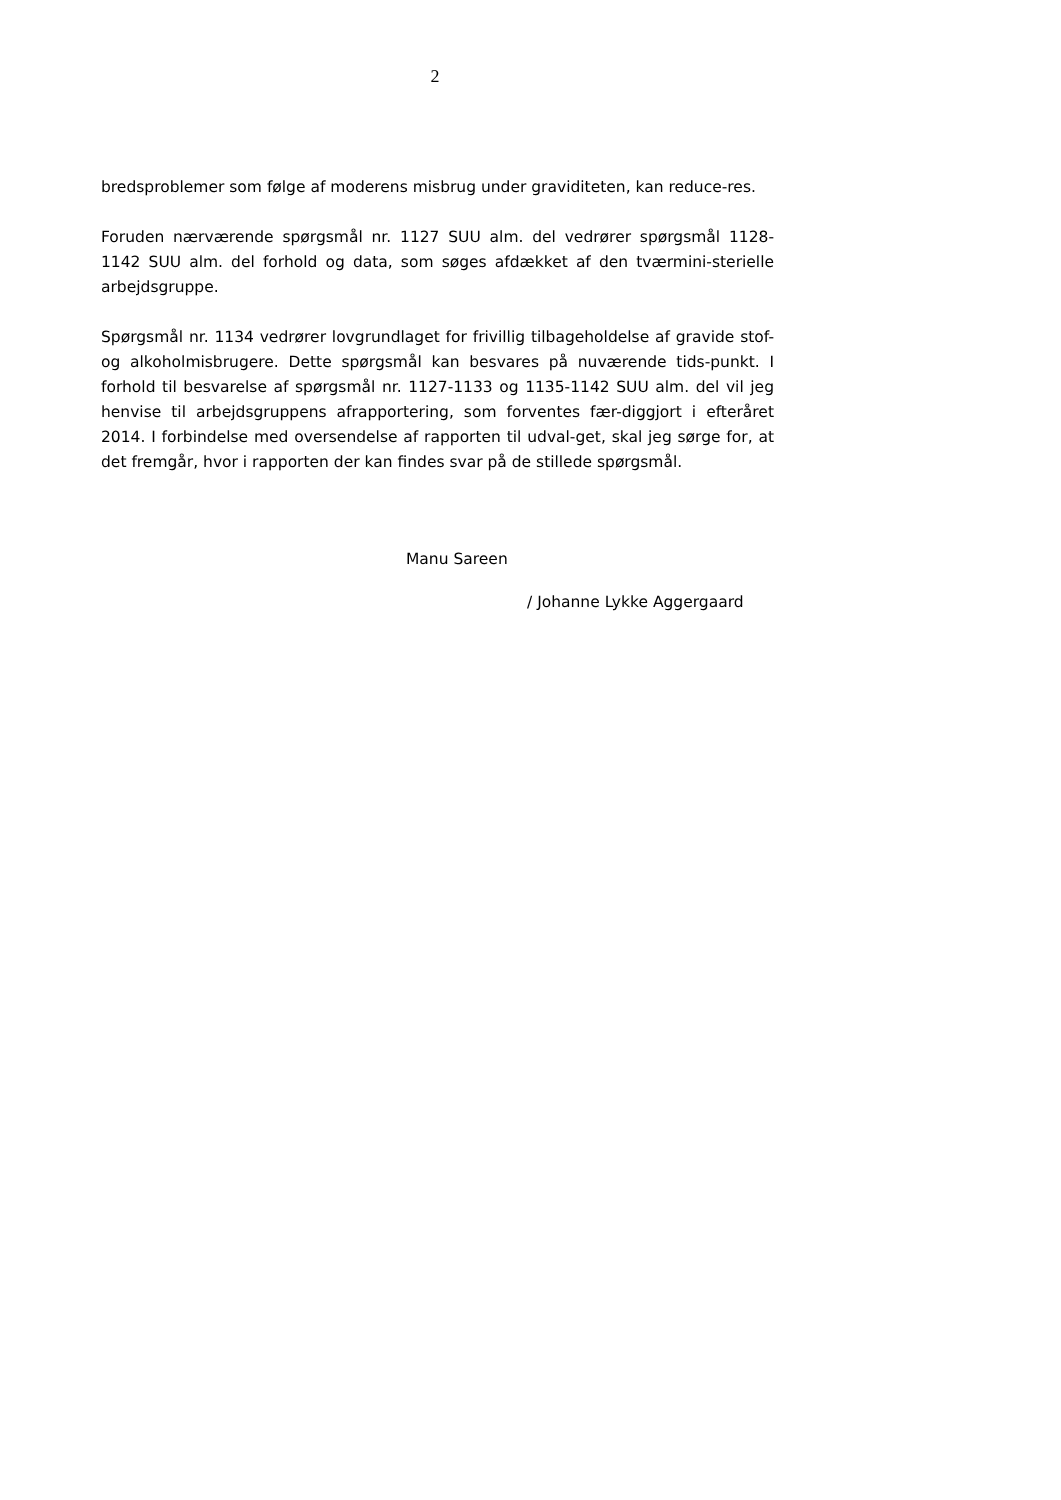2
bredsproblemer som følge af moderens misbrug under graviditeten, kan reduce-res.
Foruden nærværende spørgsmål nr. 1127 SUU alm. del vedrører spørgsmål 1128-1142 SUU alm. del forhold og data, som søges afdækket af den tværmini-sterielle arbejdsgruppe.
Spørgsmål nr. 1134 vedrører lovgrundlaget for frivillig tilbageholdelse af gravide stof- og alkoholmisbrugere. Dette spørgsmål kan besvares på nuværende tids-punkt. I forhold til besvarelse af spørgsmål nr. 1127-1133 og 1135-1142 SUU alm. del vil jeg henvise til arbejdsgruppens afrapportering, som forventes fær-diggjort i efteråret 2014. I forbindelse med oversendelse af rapporten til udval-get, skal jeg sørge for, at det fremgår, hvor i rapporten der kan findes svar på de stillede spørgsmål.
Manu Sareen
/ Johanne Lykke Aggergaard